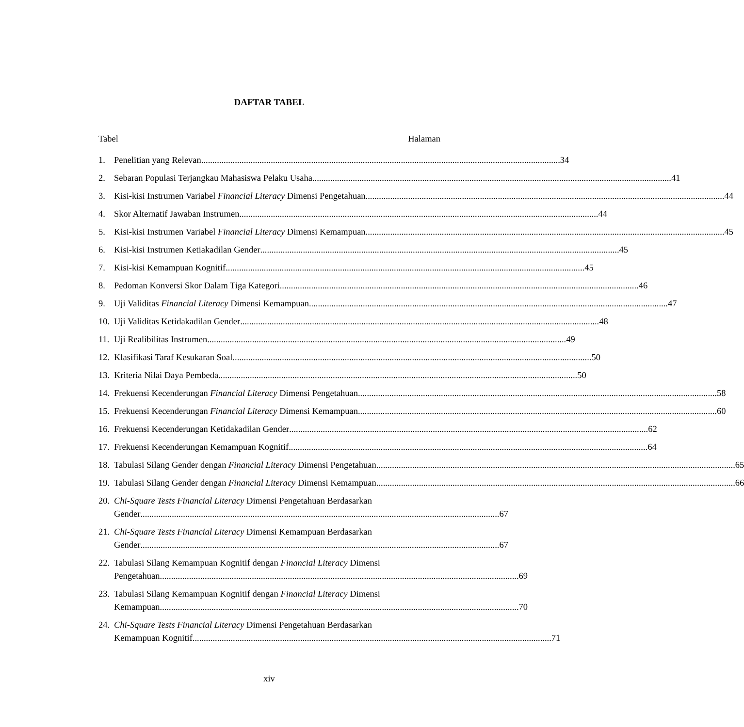DAFTAR TABEL
Tabel Halaman
1. Penelitian yang Relevan 34
2. Sebaran Populasi Terjangkau Mahasiswa Pelaku Usaha 41
3. Kisi-kisi Instrumen Variabel Financial Literacy Dimensi Pengetahuan 44
4. Skor Alternatif Jawaban Instrumen 44
5. Kisi-kisi Instrumen Variabel Financial Literacy Dimensi Kemampuan 45
6. Kisi-kisi Instrumen Ketiakadilan Gender 45
7. Kisi-kisi Kemampuan Kognitif 45
8. Pedoman Konversi Skor Dalam Tiga Kategori 46
9. Uji Validitas Financial Literacy Dimensi Kemampuan 47
10.
Uji Validitas Ketidakadilan Gender 48
11.
Uji Realibilitas Instrumen 49
12.
Klasifikasi Taraf Kesukaran Soal 50
13.
Kriteria Nilai Daya Pembeda 50
14.
Frekuensi Kecenderungan Financial Literacy Dimensi Pengetahuan 58
15.
Frekuensi Kecenderungan Financial Literacy Dimensi Kemampuan 60
16.
Frekuensi Kecenderungan Ketidakadilan Gender 62
17.
Frekuensi Kecenderungan Kemampuan Kognitif 64
18.
Tabulasi Silang Gender dengan Financial Literacy Dimensi Pengetahuan 65
19.
Tabulasi Silang Gender dengan Financial Literacy Dimensi Kemampuan 66
20.
Chi-Square Tests Financial Literacy Dimensi Pengetahuan Berdasarkan
Gender 67
21.
Chi-Square Tests Financial Literacy Dimensi Kemampuan Berdasarkan
Gender 67
22.
Tabulasi Silang Kemampuan Kognitif dengan Financial Literacy Dimensi
Pengetahuan 69
23.
Tabulasi Silang Kemampuan Kognitif dengan Financial Literacy Dimensi
Kemampuan 70
24.
Chi-Square Tests Financial Literacy Dimensi Pengetahuan Berdasarkan
Kemampuan Kognitif 71
xiv